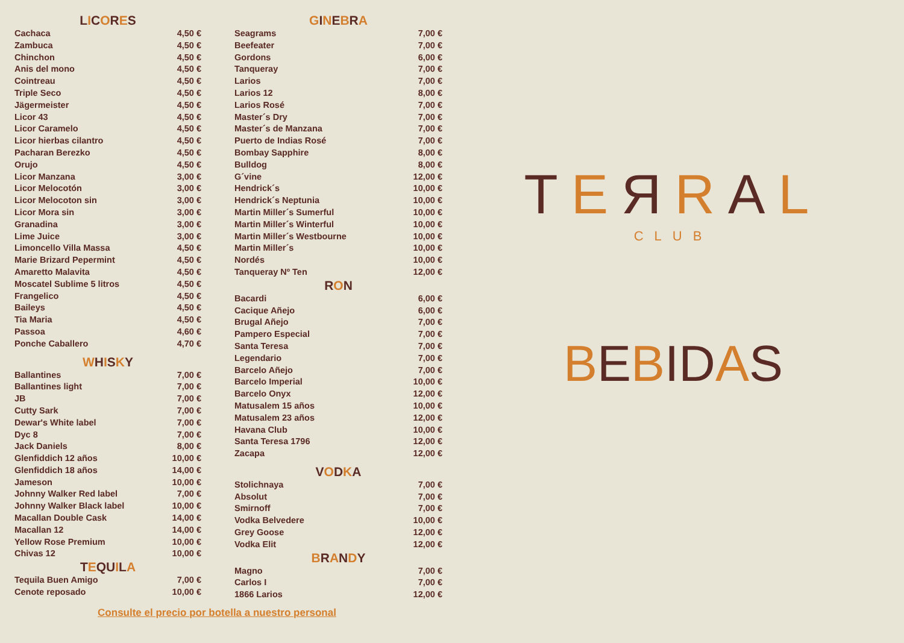LICORES
| Cachaca | 4,50 € |
| Zambuca | 4,50 € |
| Chinchon | 4,50 € |
| Anis del mono | 4,50 € |
| Cointreau | 4,50 € |
| Triple Seco | 4,50 € |
| Jägermeister | 4,50 € |
| Licor 43 | 4,50 € |
| Licor Caramelo | 4,50 € |
| Licor hierbas cilantro | 4,50 € |
| Pacharan Berezko | 4,50 € |
| Orujo | 4,50 € |
| Licor Manzana | 3,00 € |
| Licor Melocotón | 3,00 € |
| Licor Melocoton sin | 3,00 € |
| Licor Mora sin | 3,00 € |
| Granadina | 3,00 € |
| Lime Juice | 3,00 € |
| Limoncello Villa Massa | 4,50 € |
| Marie Brizard Pepermint | 4,50 € |
| Amaretto Malavita | 4,50 € |
| Moscatel Sublime 5 litros | 4,50 € |
| Frangelico | 4,50 € |
| Baileys | 4,50 € |
| Tia Maria | 4,50 € |
| Passoa | 4,60 € |
| Ponche Caballero | 4,70 € |
WHISKY
| Ballantines | 7,00 € |
| Ballantines light | 7,00 € |
| JB | 7,00 € |
| Cutty Sark | 7,00 € |
| Dewar's White label | 7,00 € |
| Dyc 8 | 7,00 € |
| Jack Daniels | 8,00 € |
| Glenfiddich 12 años | 10,00 € |
| Glenfiddich 18 años | 14,00 € |
| Jameson | 10,00 € |
| Johnny Walker Red label | 7,00 € |
| Johnny Walker Black label | 10,00 € |
| Macallan Double Cask | 14,00 € |
| Macallan 12 | 14,00 € |
| Yellow Rose Premium | 10,00 € |
| Chivas 12 | 10,00 € |
TEQUILA
| Tequila Buen Amigo | 7,00 € |
| Cenote reposado | 10,00 € |
GINEBRA
| Seagrams | 7,00 € |
| Beefeater | 7,00 € |
| Gordons | 6,00 € |
| Tanqueray | 7,00 € |
| Larios | 7,00 € |
| Larios 12 | 8,00 € |
| Larios Rosé | 7,00 € |
| Master´s Dry | 7,00 € |
| Master´s de Manzana | 7,00 € |
| Puerto de Indias Rosé | 7,00 € |
| Bombay Sapphire | 8,00 € |
| Bulldog | 8,00 € |
| G´vine | 12,00 € |
| Hendrick´s | 10,00 € |
| Hendrick´s Neptunia | 10,00 € |
| Martin Miller´s Sumerful | 10,00 € |
| Martin Miller´s Winterful | 10,00 € |
| Martin Miller´s Westbourne | 10,00 € |
| Martin Miller´s | 10,00 € |
| Nordés | 10,00 € |
| Tanqueray Nº Ten | 12,00 € |
RON
| Bacardi | 6,00 € |
| Cacique Añejo | 6,00 € |
| Brugal Añejo | 7,00 € |
| Pampero Especial | 7,00 € |
| Santa Teresa | 7,00 € |
| Legendario | 7,00 € |
| Barcelo Añejo | 7,00 € |
| Barcelo Imperial | 10,00 € |
| Barcelo Onyx | 12,00 € |
| Matusalem 15 años | 10,00 € |
| Matusalem 23 años | 12,00 € |
| Havana Club | 10,00 € |
| Santa Teresa 1796 | 12,00 € |
| Zacapa | 12,00 € |
VODKA
| Stolichnaya | 7,00 € |
| Absolut | 7,00 € |
| Smirnoff | 7,00 € |
| Vodka Belvedere | 10,00 € |
| Grey Goose | 12,00 € |
| Vodka Elit | 12,00 € |
BRANDY
| Magno | 7,00 € |
| Carlos I | 7,00 € |
| 1866 Larios | 12,00 € |
TEЯRAL
CLUB
BEBIDAS
Consulte el precio por botella a nuestro personal